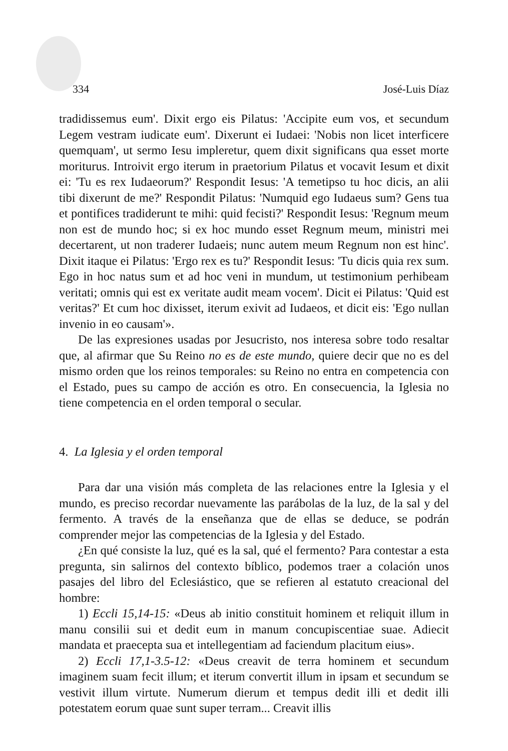334 José-Luis Díaz
tradidissemus eum'. Dixit ergo eis Pilatus: 'Accipite eum vos, et secundum Legem vestram iudicate eum'. Dixerunt ei Iudaei: 'Nobis non licet interficere quemquam', ut sermo Iesu impleretur, quem dixit significans qua esset morte moriturus. Introivit ergo iterum in praetorium Pilatus et vocavit Iesum et dixit ei: 'Tu es rex Iudaeorum?' Respondit Iesus: 'A temetipso tu hoc dicis, an alii tibi dixerunt de me?' Respondit Pilatus: 'Numquid ego Iudaeus sum? Gens tua et pontifices tradiderunt te mihi: quid fecisti?' Respondit Iesus: 'Regnum meum non est de mundo hoc; si ex hoc mundo esset Regnum meum, ministri mei decertarent, ut non traderer Iudaeis; nunc autem meum Regnum non est hinc'. Dixit itaque ei Pilatus: 'Ergo rex es tu?' Respondit Iesus: 'Tu dicis quia rex sum. Ego in hoc natus sum et ad hoc veni in mundum, ut testimonium perhibeam veritati; omnis qui est ex veritate audit meam vocem'. Dicit ei Pilatus: 'Quid est veritas?' Et cum hoc dixisset, iterum exivit ad Iudaeos, et dicit eis: 'Ego nullan invenio in eo causam'».
De las expresiones usadas por Jesucristo, nos interesa sobre todo resaltar que, al afirmar que Su Reino no es de este mundo, quiere decir que no es del mismo orden que los reinos temporales: su Reino no entra en competencia con el Estado, pues su campo de acción es otro. En consecuencia, la Iglesia no tiene competencia en el orden temporal o secular.
4. La Iglesia y el orden temporal
Para dar una visión más completa de las relaciones entre la Iglesia y el mundo, es preciso recordar nuevamente las parábolas de la luz, de la sal y del fermento. A través de la enseñanza que de ellas se deduce, se podrán comprender mejor las competencias de la Iglesia y del Estado.
¿En qué consiste la luz, qué es la sal, qué el fermento? Para contestar a esta pregunta, sin salirnos del contexto bíblico, podemos traer a colación unos pasajes del libro del Eclesiástico, que se refieren al estatuto creacional del hombre:
1) Eccli 15,14-15: «Deus ab initio constituit hominem et reliquit illum in manu consilii sui et dedit eum in manum concupiscentiae suae. Adiecit mandata et praecepta sua et intellegentiam ad faciendum placitum eius».
2) Eccli 17,1-3.5-12: «Deus creavit de terra hominem et secundum imaginem suam fecit illum; et iterum convertit illum in ipsam et secundum se vestivit illum virtute. Numerum dierum et tempus dedit illi et dedit illi potestatem eorum quae sunt super terram... Creavit illis